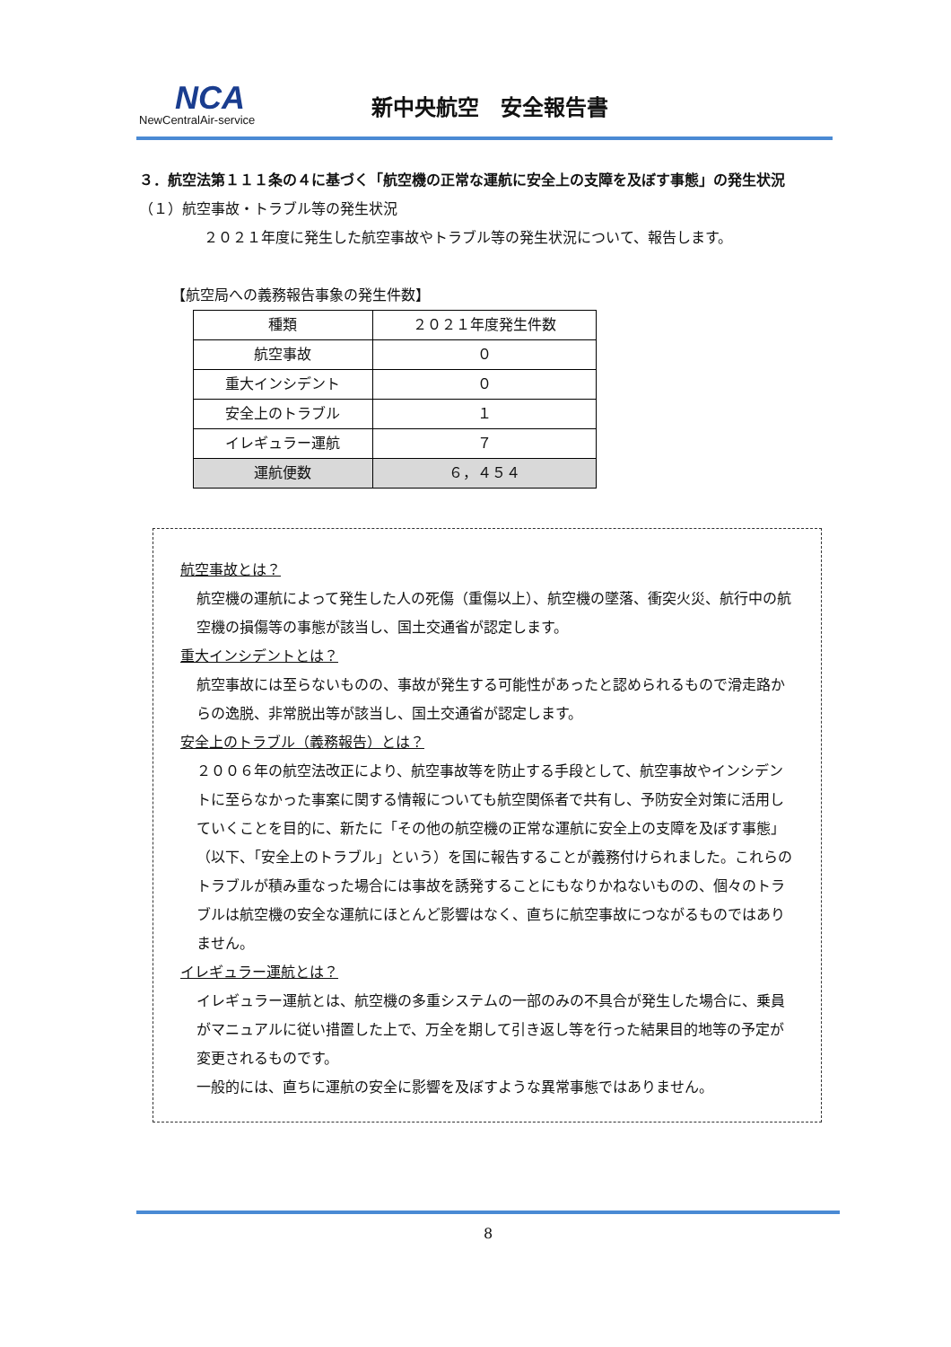NCA
NewCentralAir-service
新中央航空　安全報告書
３．航空法第１１１条の４に基づく「航空機の正常な運航に安全上の支障を及ぼす事態」の発生状況
（１）航空事故・トラブル等の発生状況
２０２１年度に発生した航空事故やトラブル等の発生状況について、報告します。
【航空局への義務報告事象の発生件数】
| 種類 | ２０２１年度発生件数 |
| --- | --- |
| 航空事故 | ０ |
| 重大インシデント | ０ |
| 安全上のトラブル | １ |
| イレギュラー運航 | ７ |
| 運航便数 | ６，４５４ |
航空事故とは？
航空機の運航によって発生した人の死傷（重傷以上）、航空機の墜落、衝突火災、航行中の航空機の損傷等の事態が該当し、国土交通省が認定します。
重大インシデントとは？
航空事故には至らないものの、事故が発生する可能性があったと認められるもので滑走路からの逸脱、非常脱出等が該当し、国土交通省が認定します。
安全上のトラブル（義務報告）とは？
２００６年の航空法改正により、航空事故等を防止する手段として、航空事故やインシデントに至らなかった事案に関する情報についても航空関係者で共有し、予防安全対策に活用していくことを目的に、新たに「その他の航空機の正常な運航に安全上の支障を及ぼす事態」（以下、「安全上のトラブル」という）を国に報告することが義務付けられました。これらのトラブルが積み重なった場合には事故を誘発することにもなりかねないものの、個々のトラブルは航空機の安全な運航にほとんど影響はなく、直ちに航空事故につながるものではありません。
イレギュラー運航とは？
イレギュラー運航とは、航空機の多重システムの一部のみの不具合が発生した場合に、乗員がマニュアルに従い措置した上で、万全を期して引き返し等を行った結果目的地等の予定が変更されるものです。
一般的には、直ちに運航の安全に影響を及ぼすような異常事態ではありません。
8